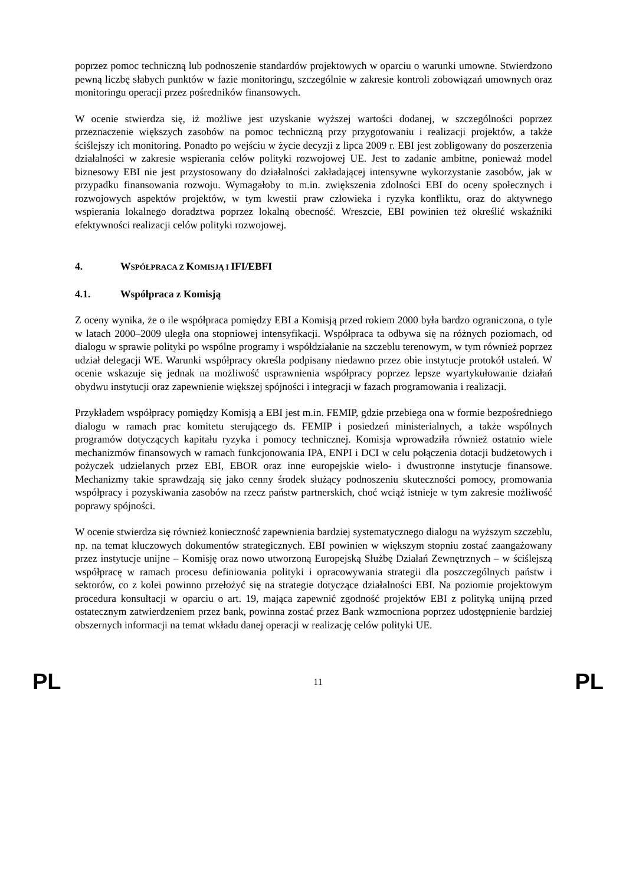poprzez pomoc techniczną lub podnoszenie standardów projektowych w oparciu o warunki umowne. Stwierdzono pewną liczbę słabych punktów w fazie monitoringu, szczególnie w zakresie kontroli zobowiązań umownych oraz monitoringu operacji przez pośredników finansowych.
W ocenie stwierdza się, iż możliwe jest uzyskanie wyższej wartości dodanej, w szczególności poprzez przeznaczenie większych zasobów na pomoc techniczną przy przygotowaniu i realizacji projektów, a także ściślejszy ich monitoring. Ponadto po wejściu w życie decyzji z lipca 2009 r. EBI jest zobligowany do poszerzenia działalności w zakresie wspierania celów polityki rozwojowej UE. Jest to zadanie ambitne, ponieważ model biznesowy EBI nie jest przystosowany do działalności zakładającej intensywne wykorzystanie zasobów, jak w przypadku finansowania rozwoju. Wymagałoby to m.in. zwiększenia zdolności EBI do oceny społecznych i rozwojowych aspektów projektów, w tym kwestii praw człowieka i ryzyka konfliktu, oraz do aktywnego wspierania lokalnego doradztwa poprzez lokalną obecność. Wreszcie, EBI powinien też określić wskaźniki efektywności realizacji celów polityki rozwojowej.
4. WSPÓŁPRACA Z KOMISJĄ I IFI/EBFI
4.1. Współpraca z Komisją
Z oceny wynika, że o ile współpraca pomiędzy EBI a Komisją przed rokiem 2000 była bardzo ograniczona, o tyle w latach 2000–2009 uległa ona stopniowej intensyfikacji. Współpraca ta odbywa się na różnych poziomach, od dialogu w sprawie polityki po wspólne programy i współdziałanie na szczeblu terenowym, w tym również poprzez udział delegacji WE. Warunki współpracy określa podpisany niedawno przez obie instytucje protokół ustaleń. W ocenie wskazuje się jednak na możliwość usprawnienia współpracy poprzez lepsze wyartykułowanie działań obydwu instytucji oraz zapewnienie większej spójności i integracji w fazach programowania i realizacji.
Przykładem współpracy pomiędzy Komisją a EBI jest m.in. FEMIP, gdzie przebiega ona w formie bezpośredniego dialogu w ramach prac komitetu sterującego ds. FEMIP i posiedzeń ministerialnych, a także wspólnych programów dotyczących kapitału ryzyka i pomocy technicznej. Komisja wprowadziła również ostatnio wiele mechanizmów finansowych w ramach funkcjonowania IPA, ENPI i DCI w celu połączenia dotacji budżetowych i pożyczek udzielanych przez EBI, EBOR oraz inne europejskie wielo- i dwustronne instytucje finansowe. Mechanizmy takie sprawdzają się jako cenny środek służący podnoszeniu skuteczności pomocy, promowania współpracy i pozyskiwania zasobów na rzecz państw partnerskich, choć wciąż istnieje w tym zakresie możliwość poprawy spójności.
W ocenie stwierdza się również konieczność zapewnienia bardziej systematycznego dialogu na wyższym szczeblu, np. na temat kluczowych dokumentów strategicznych. EBI powinien w większym stopniu zostać zaangażowany przez instytucje unijne – Komisję oraz nowo utworzoną Europejską Służbę Działań Zewnętrznych – w ściślejszą współpracę w ramach procesu definiowania polityki i opracowywania strategii dla poszczególnych państw i sektorów, co z kolei powinno przełożyć się na strategie dotyczące działalności EBI. Na poziomie projektowym procedura konsultacji w oparciu o art. 19, mająca zapewnić zgodność projektów EBI z polityką unijną przed ostatecznym zatwierdzeniem przez bank, powinna zostać przez Bank wzmocniona poprzez udostępnienie bardziej obszernych informacji na temat wkładu danej operacji w realizację celów polityki UE.
PL 11 PL